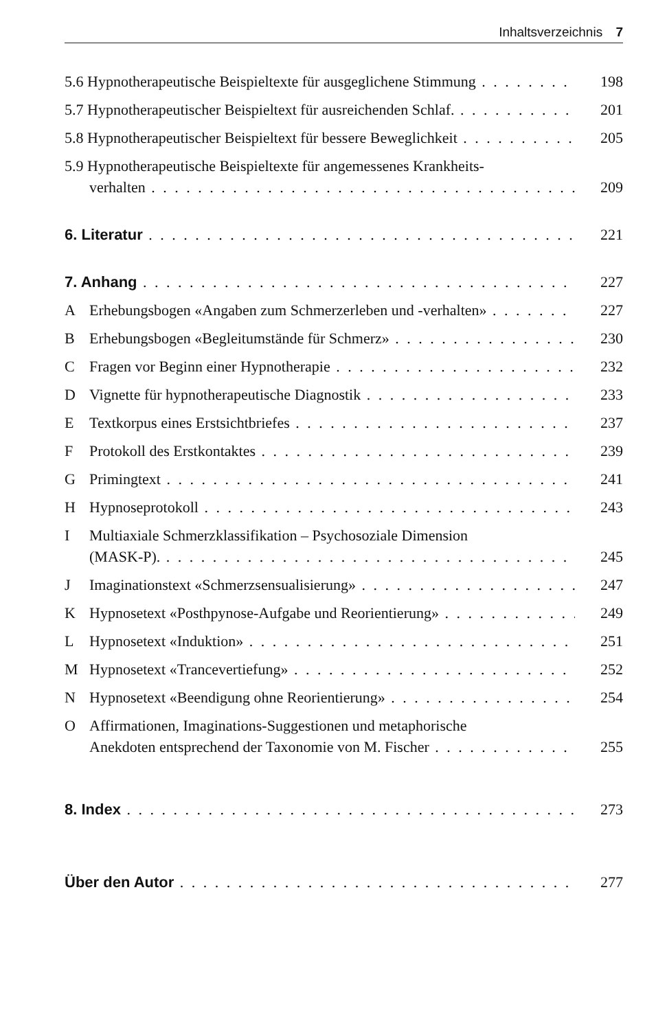Inhaltsverzeichnis 7
5.6 Hypnotherapeutische Beispieltexte für ausgeglichene Stimmung 198
5.7 Hypnotherapeutischer Beispieltext für ausreichenden Schlaf. 201
5.8 Hypnotherapeutischer Beispieltext für bessere Beweglichkeit 205
5.9 Hypnotherapeutische Beispieltexte für angemessenes Krankheits-
verhalten 209
6. Literatur 221
7. Anhang 227
A Erhebungsbogen «Angaben zum Schmerzerleben und -verhalten» 227
B Erhebungsbogen «Begleitumstände für Schmerz» 230
C Fragen vor Beginn einer Hypnotherapie 232
D Vignette für hypnotherapeutische Diagnostik 233
E Textkorpus eines Erstsichtbriefes 237
F Protokoll des Erstkontaktes 239
G Primingtext 241
H Hypnoseprotokoll 243
I Multiaxiale Schmerzklassifikation – Psychosoziale Dimension
(MASK-P). 245
J Imaginationstext «Schmerzsensualisierung» 247
K Hypnosetext «Posthpynose-Aufgabe und Reorientierung» 249
L Hypnosetext «Induktion» 251
M Hypnosetext «Trancevertiefung» 252
N Hypnosetext «Beendigung ohne Reorientierung» 254
O Affirmationen, Imaginations-Suggestionen und metaphorische
Anekdoten entsprechend der Taxonomie von M. Fischer 255
8. Index 273
Über den Autor 277